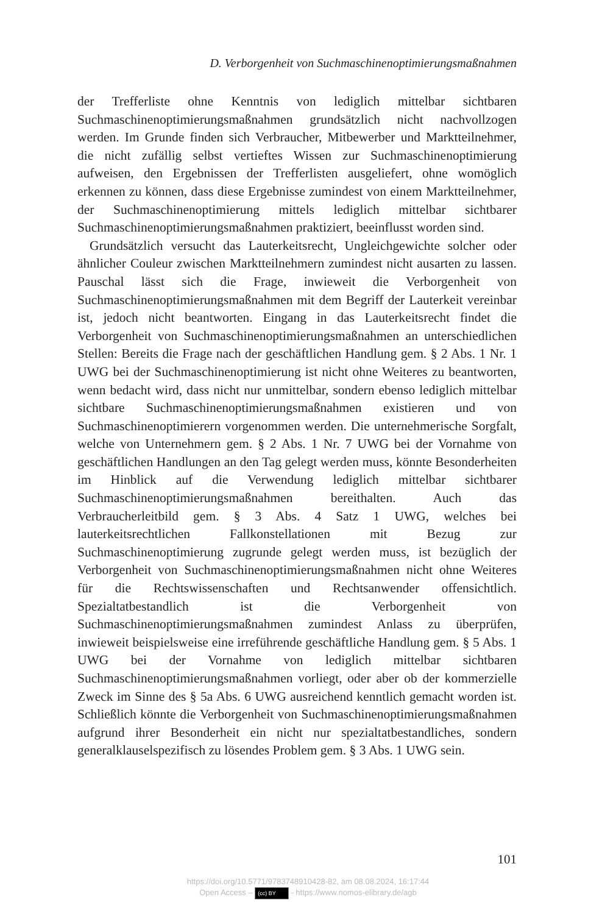D. Verborgenheit von Suchmaschinenoptimierungsmaßnahmen
der Trefferliste ohne Kenntnis von lediglich mittelbar sichtbaren Suchmaschinenoptimierungsmaßnahmen grundsätzlich nicht nachvollzogen werden. Im Grunde finden sich Verbraucher, Mitbewerber und Marktteilnehmer, die nicht zufällig selbst vertieftes Wissen zur Suchmaschinenoptimierung aufweisen, den Ergebnissen der Trefferlisten ausgeliefert, ohne womöglich erkennen zu können, dass diese Ergebnisse zumindest von einem Marktteilnehmer, der Suchmaschinenoptimierung mittels lediglich mittelbar sichtbarer Suchmaschinenoptimierungsmaßnahmen praktiziert, beeinflusst worden sind.
Grundsätzlich versucht das Lauterkeitsrecht, Ungleichgewichte solcher oder ähnlicher Couleur zwischen Marktteilnehmern zumindest nicht ausarten zu lassen. Pauschal lässt sich die Frage, inwieweit die Verborgenheit von Suchmaschinenoptimierungsmaßnahmen mit dem Begriff der Lauterkeit vereinbar ist, jedoch nicht beantworten. Eingang in das Lauterkeitsrecht findet die Verborgenheit von Suchmaschinenoptimierungsmaßnahmen an unterschiedlichen Stellen: Bereits die Frage nach der geschäftlichen Handlung gem. § 2 Abs. 1 Nr. 1 UWG bei der Suchmaschinenoptimierung ist nicht ohne Weiteres zu beantworten, wenn bedacht wird, dass nicht nur unmittelbar, sondern ebenso lediglich mittelbar sichtbare Suchmaschinenoptimierungsmaßnahmen existieren und von Suchmaschinenoptimierern vorgenommen werden. Die unternehmerische Sorgfalt, welche von Unternehmern gem. § 2 Abs. 1 Nr. 7 UWG bei der Vornahme von geschäftlichen Handlungen an den Tag gelegt werden muss, könnte Besonderheiten im Hinblick auf die Verwendung lediglich mittelbar sichtbarer Suchmaschinenoptimierungsmaßnahmen bereithalten. Auch das Verbraucherleitbild gem. § 3 Abs. 4 Satz 1 UWG, welches bei lauterkeitsrechtlichen Fallkonstellationen mit Bezug zur Suchmaschinenoptimierung zugrunde gelegt werden muss, ist bezüglich der Verborgenheit von Suchmaschinenoptimierungsmaßnahmen nicht ohne Weiteres für die Rechtswissenschaften und Rechtsanwender offensichtlich. Spezialtatbestandlich ist die Verborgenheit von Suchmaschinenoptimierungsmaßnahmen zumindest Anlass zu überprüfen, inwieweit beispielsweise eine irreführende geschäftliche Handlung gem. § 5 Abs. 1 UWG bei der Vornahme von lediglich mittelbar sichtbaren Suchmaschinenoptimierungsmaßnahmen vorliegt, oder aber ob der kommerzielle Zweck im Sinne des § 5a Abs. 6 UWG ausreichend kenntlich gemacht worden ist. Schließlich könnte die Verborgenheit von Suchmaschinenoptimierungsmaßnahmen aufgrund ihrer Besonderheit ein nicht nur spezialtatbestandliches, sondern generalklauselspezifisch zu lösendes Problem gem. § 3 Abs. 1 UWG sein.
101
https://doi.org/10.5771/9783748910428-82, am 08.08.2024, 16:17:44
Open Access – (cc) BY - https://www.nomos-elibrary.de/agb